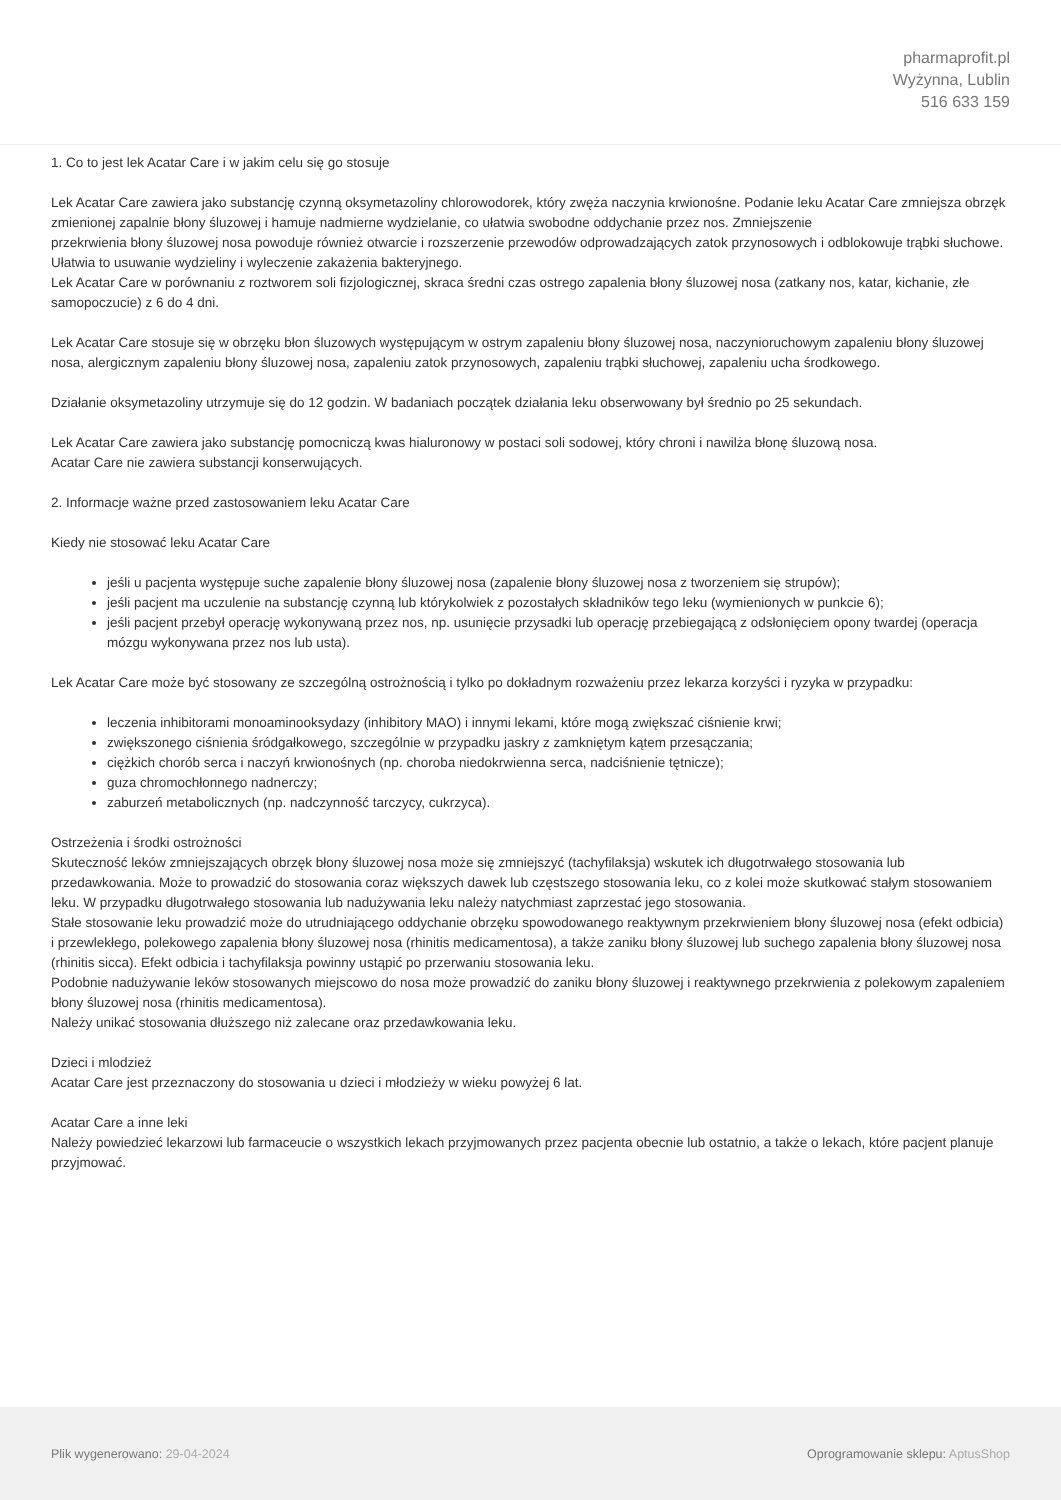pharmaprofit.pl
Wyżynna, Lublin
516 633 159
1. Co to jest lek Acatar Care i w jakim celu się go stosuje
Lek Acatar Care zawiera jako substancję czynną oksymetazoliny chlorowodorek, który zwęża naczynia krwionośne. Podanie leku Acatar Care zmniejsza obrzęk zmienionej zapalnie błony śluzowej i hamuje nadmierne wydzielanie, co ułatwia swobodne oddychanie przez nos. Zmniejszenie
przekrwienia błony śluzowej nosa powoduje również otwarcie i rozszerzenie przewodów odprowadzających zatok przynosowych i odblokowuje trąbki słuchowe. Ułatwia to usuwanie wydzieliny i wyleczenie zakażenia bakteryjnego.
Lek Acatar Care w porównaniu z roztworem soli fizjologicznej, skraca średni czas ostrego zapalenia błony śluzowej nosa (zatkany nos, katar, kichanie, złe samopoczucie) z 6 do 4 dni.
Lek Acatar Care stosuje się w obrzęku błon śluzowych występującym w ostrym zapaleniu błony śluzowej nosa, naczynioruchowym zapaleniu błony śluzowej nosa, alergicznym zapaleniu błony śluzowej nosa, zapaleniu zatok przynosowych, zapaleniu trąbki słuchowej, zapaleniu ucha środkowego.
Działanie oksymetazoliny utrzymuje się do 12 godzin. W badaniach początek działania leku obserwowany był średnio po 25 sekundach.
Lek Acatar Care zawiera jako substancję pomocniczą kwas hialuronowy w postaci soli sodowej, który chroni i nawilża błonę śluzową nosa.
Acatar Care nie zawiera substancji konserwujących.
2. Informacje ważne przed zastosowaniem leku Acatar Care
Kiedy nie stosować leku Acatar Care
jeśli u pacjenta występuje suche zapalenie błony śluzowej nosa (zapalenie błony śluzowej nosa z tworzeniem się strupów);
jeśli pacjent ma uczulenie na substancję czynną lub którykolwiek z pozostałych składników tego leku (wymienionych w punkcie 6);
jeśli pacjent przebył operację wykonywaną przez nos, np. usunięcie przysadki lub operację przebiegającą z odsłonięciem opony twardej (operacja mózgu wykonywana przez nos lub usta).
Lek Acatar Care może być stosowany ze szczególną ostrożnością i tylko po dokładnym rozważeniu przez lekarza korzyści i ryzyka w przypadku:
leczenia inhibitorami monoaminooksydazy (inhibitory MAO) i innymi lekami, które mogą zwiększać ciśnienie krwi;
zwiększonego ciśnienia śródgałkowego, szczególnie w przypadku jaskry z zamkniętym kątem przesączania;
ciężkich chorób serca i naczyń krwionośnych (np. choroba niedokrwienna serca, nadciśnienie tętnicze);
guza chromochłonnego nadnerczy;
zaburzeń metabolicznych (np. nadczynność tarczycy, cukrzyca).
Ostrzeżenia i środki ostrożności
Skuteczność leków zmniejszających obrzęk błony śluzowej nosa może się zmniejszyć (tachyfilaksja) wskutek ich długotrwałego stosowania lub przedawkowania. Może to prowadzić do stosowania coraz większych dawek lub częstszego stosowania leku, co z kolei może skutkować stałym stosowaniem
leku. W przypadku długotrwałego stosowania lub nadużywania leku należy natychmiast zaprzestać jego stosowania.
Stałe stosowanie leku prowadzić może do utrudniającego oddychanie obrzęku spowodowanego reaktywnym przekrwieniem błony śluzowej nosa (efekt odbicia) i przewlekłego, polekowego zapalenia błony śluzowej nosa (rhinitis medicamentosa), a także zaniku błony śluzowej lub suchego zapalenia błony śluzowej nosa (rhinitis sicca). Efekt odbicia i tachyfilaksja powinny ustąpić po przerwaniu stosowania leku.
Podobnie nadużywanie leków stosowanych miejscowo do nosa może prowadzić do zaniku błony śluzowej i reaktywnego przekrwienia z polekowym zapaleniem błony śluzowej nosa (rhinitis medicamentosa).
Należy unikać stosowania dłuższego niż zalecane oraz przedawkowania leku.
Dzieci i mlodzież
Acatar Care jest przeznaczony do stosowania u dzieci i młodzieży w wieku powyżej 6 lat.
Acatar Care a inne leki
Należy powiedzieć lekarzowi lub farmaceucie o wszystkich lekach przyjmowanych przez pacjenta obecnie lub ostatnio, a także o lekach, które pacjent planuje przyjmować.
Plik wygenerowano: 29-04-2024
Oprogramowanie sklepu: AptusShop